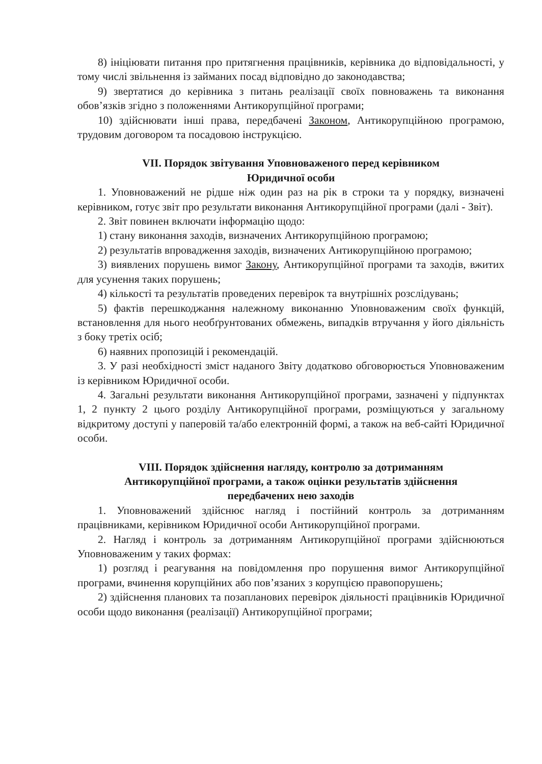8) ініціювати питання про притягнення працівників, керівника до відповідальності, у тому числі звільнення із займаних посад відповідно до законодавства;
9) звертатися до керівника з питань реалізації своїх повноважень та виконання обов’язків згідно з положеннями Антикорупційної програми;
10) здійснювати інші права, передбачені Законом, Антикорупційною програмою, трудовим договором та посадовою інструкцією.
VII. Порядок звітування Уповноваженого перед керівником
Юридичної особи
1. Уповноважений не рідше ніж один раз на рік в строки та у порядку, визначені керівником, готує звіт про результати виконання Антикорупційної програми (далі - Звіт).
2. Звіт повинен включати інформацію щодо:
1) стану виконання заходів, визначених Антикорупційною програмою;
2) результатів впровадження заходів, визначених Антикорупційною програмою;
3) виявлених порушень вимог Закону, Антикорупційної програми та заходів, вжитих для усунення таких порушень;
4) кількості та результатів проведених перевірок та внутрішніх розслідувань;
5) фактів перешкоджання належному виконанню Уповноваженим своїх функцій, встановлення для нього необґрунтованих обмежень, випадків втручання у його діяльність з боку третіх осіб;
6) наявних пропозицій і рекомендацій.
3. У разі необхідності зміст наданого Звіту додатково обговорюється Уповноваженим із керівником Юридичної особи.
4. Загальні результати виконання Антикорупційної програми, зазначені у підпунктах 1, 2 пункту 2 цього розділу Антикорупційної програми, розміщуються у загальному відкритому доступі у паперовій та/або електронній формі, а також на веб-сайті Юридичної особи.
VIII. Порядок здійснення нагляду, контролю за дотриманням
Антикорупційної програми, а також оцінки результатів здійснення
передбачених нею заходів
1. Уповноважений здійснює нагляд і постійний контроль за дотриманням працівниками, керівником Юридичної особи Антикорупційної програми.
2. Нагляд і контроль за дотриманням Антикорупційної програми здійснюються Уповноваженим у таких формах:
1) розгляд і реагування на повідомлення про порушення вимог Антикорупційної програми, вчинення корупційних або пов’язаних з корупцією правопорушень;
2) здійснення планових та позапланових перевірок діяльності працівників Юридичної особи щодо виконання (реалізації) Антикорупційної програми;